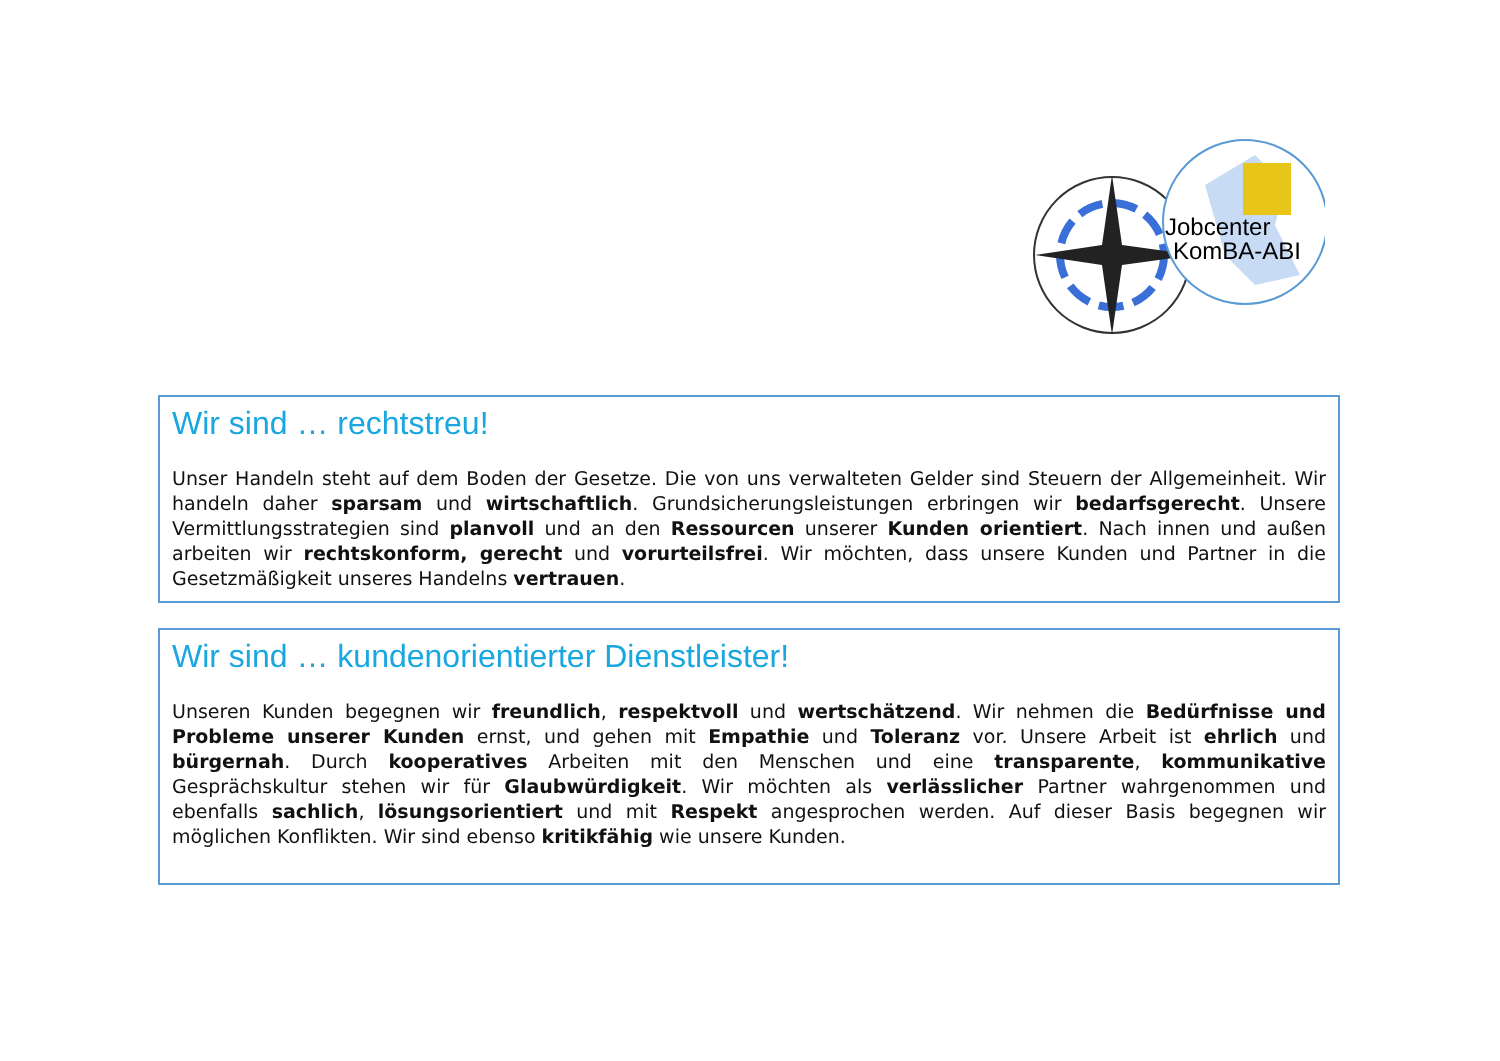Jobcenter
KomBA-ABI
Wir sind … rechtstreu!
Unser Handeln steht auf dem Boden der Gesetze. Die von uns verwalteten Gelder sind Steuern der Allgemeinheit. Wir handeln daher sparsam und wirtschaftlich. Grundsicherungsleistungen erbringen wir bedarfsgerecht. Unsere Vermittlungsstrategien sind planvoll und an den Ressourcen unserer Kunden orientiert. Nach innen und außen arbeiten wir rechtskonform, gerecht und vorurteilsfrei. Wir möchten, dass unsere Kunden und Partner in die Gesetzmäßigkeit unseres Handelns vertrauen.
Wir sind … kundenorientierter Dienstleister!
Unseren Kunden begegnen wir freundlich, respektvoll und wertschätzend. Wir nehmen die Bedürfnisse und Probleme unserer Kunden ernst, und gehen mit Empathie und Toleranz vor. Unsere Arbeit ist ehrlich und bürgernah. Durch kooperatives Arbeiten mit den Menschen und eine transparente, kommunikative Gesprächskultur stehen wir für Glaubwürdigkeit. Wir möchten als verlässlicher Partner wahrgenommen und ebenfalls sachlich, lösungsorientiert und mit Respekt angesprochen werden. Auf dieser Basis begegnen wir möglichen Konflikten. Wir sind ebenso kritikfähig wie unsere Kunden.